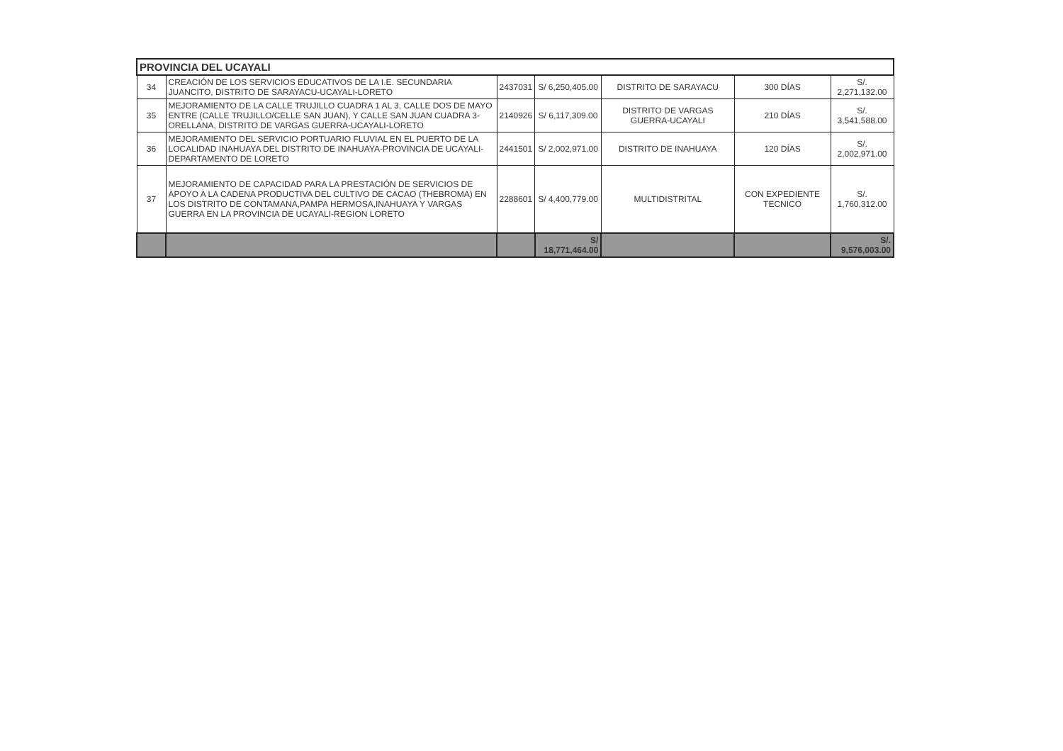| PROVINCIA DEL UCAYALI | | | | | | |
| 34 | CREACIÓN DE LOS SERVICIOS EDUCATIVOS DE LA I.E. SECUNDARIA JUANCITO, DISTRITO DE SARAYACU-UCAYALI-LORETO | 2437031 | S/ 6,250,405.00 | DISTRITO DE SARAYACU | 300 DÍAS | S/. 2,271,132.00 |
| 35 | MEJORAMIENTO DE LA CALLE TRUJILLO CUADRA 1 AL 3, CALLE DOS DE MAYO ENTRE (CALLE TRUJILLO/CELLE SAN JUAN), Y CALLE SAN JUAN CUADRA 3-ORELLANA, DISTRITO DE VARGAS GUERRA-UCAYALI-LORETO | 2140926 | S/ 6,117,309.00 | DISTRITO DE VARGAS GUERRA-UCAYALI | 210 DÍAS | S/. 3,541,588.00 |
| 36 | MEJORAMIENTO DEL SERVICIO PORTUARIO FLUVIAL EN EL PUERTO DE LA LOCALIDAD INAHUAYA DEL DISTRITO DE INAHUAYA-PROVINCIA DE UCAYALI-DEPARTAMENTO DE LORETO | 2441501 | S/ 2,002,971.00 | DISTRITO DE INAHUAYA | 120 DÍAS | S/. 2,002,971.00 |
| 37 | MEJORAMIENTO DE CAPACIDAD PARA LA PRESTACIÓN DE SERVICIOS DE APOYO A LA CADENA PRODUCTIVA DEL CULTIVO DE CACAO (THEBROMA) EN LOS DISTRITO DE CONTAMANA,PAMPA HERMOSA,INAHUAYA Y VARGAS GUERRA EN LA PROVINCIA DE UCAYALI-REGION LORETO | 2288601 | S/ 4,400,779.00 | MULTIDISTRITAL | CON EXPEDIENTE TECNICO | S/. 1,760,312.00 |
| | | | S/ 18,771,464.00 | | | S/. 9,576,003.00 |